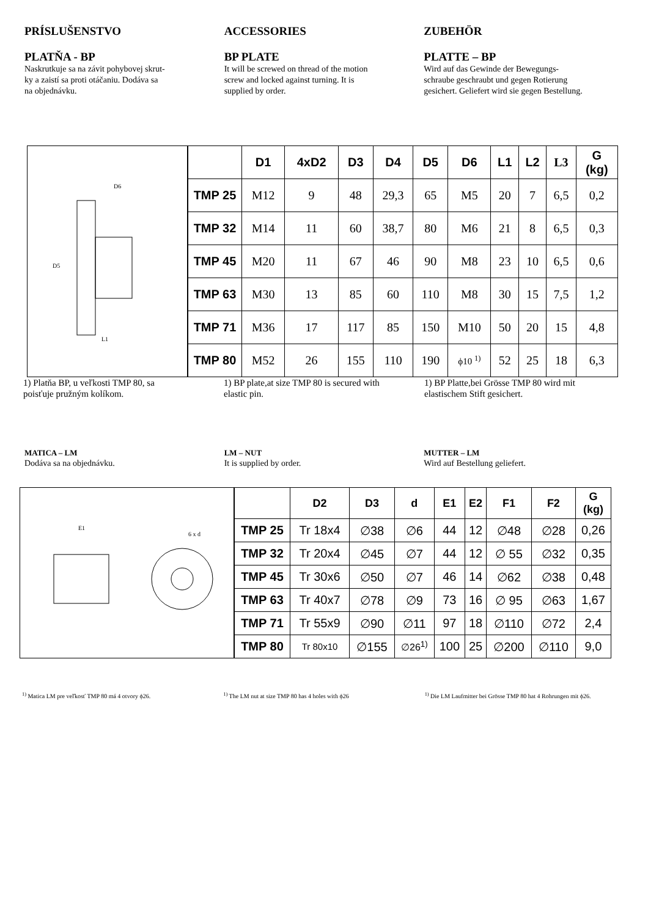PRÍSLUŠENSTVO
PLATŇA - BP
Naskrutkuje sa na závit pohybovej skrut-
ky a zaistí sa proti otáčaniu. Dodáva sa
na objednávku.
ACCESSORIES
BP PLATE
It will be screwed on thread of the motion
screw and locked against turning. It is
supplied by order.
ZUBEHÖR
PLATTE – BP
Wird auf das Gewinde der Bewegungs-
schraube geschraubt und gegen Rotierung
gesichert. Geliefert wird sie gegen Bestellung.
D5
D6
L1
| | D1 | 4xD2 | D3 | D4 | D5 | D6 | L1 | L2 | L3 | G (kg) |
| --- | --- | --- | --- | --- | --- | --- | --- | --- | --- | --- |
| TMP 25 | M12 | 9 | 48 | 29,3 | 65 | M5 | 20 | 7 | 6,5 | 0,2 |
| TMP 32 | M14 | 11 | 60 | 38,7 | 80 | M6 | 21 | 8 | 6,5 | 0,3 |
| TMP 45 | M20 | 11 | 67 | 46 | 90 | M8 | 23 | 10 | 6,5 | 0,6 |
| TMP 63 | M30 | 13 | 85 | 60 | 110 | M8 | 30 | 15 | 7,5 | 1,2 |
| TMP 71 | M36 | 17 | 117 | 85 | 150 | M10 | 50 | 20 | 15 | 4,8 |
| TMP 80 | M52 | 26 | 155 | 110 | 190 | ϕ10 <sup>1)</sup> | 52 | 25 | 18 | 6,3 |
1) Platňa BP, u veľkosti TMP 80, sa
poisťuje pružným kolíkom.
1) BP plate,at size TMP 80 is secured with
elastic pin.
1) BP Platte,bei Grösse TMP 80 wird mit
elastischem Stift gesichert.
MATICA – LM
Dodáva sa na objednávku.
LM – NUT
It is supplied by order.
MUTTER – LM
Wird auf Bestellung geliefert.
E1
6 x d
| | D2 | D3 | d | E1 | E2 | F1 | F2 | G (kg) |
| --- | --- | --- | --- | --- | --- | --- | --- | --- |
| TMP 25 | Tr 18x4 | ∅38 | ∅6 | 44 | 12 | ∅48 | ∅28 | 0,26 |
| TMP 32 | Tr 20x4 | ∅45 | ∅7 | 44 | 12 | ∅ 55 | ∅32 | 0,35 |
| TMP 45 | Tr 30x6 | ∅50 | ∅7 | 46 | 14 | ∅62 | ∅38 | 0,48 |
| TMP 63 | Tr 40x7 | ∅78 | ∅9 | 73 | 16 | ∅ 95 | ∅63 | 1,67 |
| TMP 71 | Tr 55x9 | ∅90 | ∅11 | 97 | 18 | ∅110 | ∅72 | 2,4 |
| TMP 80 | Tr 80x10 | ∅155 | ∅26<sup>1)</sup> | 100 | 25 | ∅200 | ∅110 | 9,0 |
<sup>1)</sup> Matica LM pre veľkosť TMP 80 má 4 otvory ϕ26.
<sup>1)</sup> The LM nut at size TMP 80 has 4 holes with ϕ26
<sup>1)</sup> Die LM Laufmitter bei Grösse TMP 80 hat 4 Rohrungen mit ϕ26.